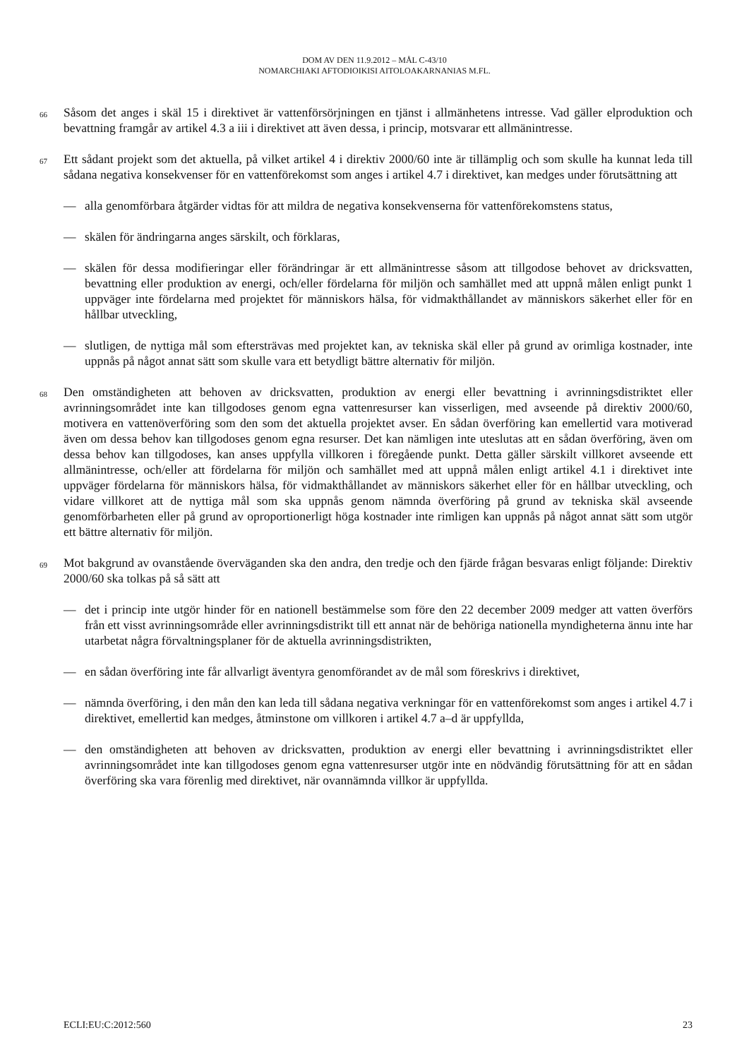DOM AV DEN 11.9.2012 – MÅL C-43/10
NOMARCHIAKI AFTODIOIKISI AITOLOAKARNANIAS M.FL.
66
Såsom det anges i skäl 15 i direktivet är vattenförsörjningen en tjänst i allmänhetens intresse. Vad gäller elproduktion och bevattning framgår av artikel 4.3 a iii i direktivet att även dessa, i princip, motsvarar ett allmänintresse.
67
Ett sådant projekt som det aktuella, på vilket artikel 4 i direktiv 2000/60 inte är tillämplig och som skulle ha kunnat leda till sådana negativa konsekvenser för en vattenförekomst som anges i artikel 4.7 i direktivet, kan medges under förutsättning att
— alla genomförbara åtgärder vidtas för att mildra de negativa konsekvenserna för vattenförekomstens status,
— skälen för ändringarna anges särskilt, och förklaras,
— skälen för dessa modifieringar eller förändringar är ett allmänintresse såsom att tillgodose behovet av dricksvatten, bevattning eller produktion av energi, och/eller fördelarna för miljön och samhället med att uppnå målen enligt punkt 1 uppväger inte fördelarna med projektet för människors hälsa, för vidmakthållandet av människors säkerhet eller för en hållbar utveckling,
— slutligen, de nyttiga mål som eftersträvas med projektet kan, av tekniska skäl eller på grund av orimliga kostnader, inte uppnås på något annat sätt som skulle vara ett betydligt bättre alternativ för miljön.
68
Den omständigheten att behoven av dricksvatten, produktion av energi eller bevattning i avrinningsdistriktet eller avrinningsområdet inte kan tillgodoses genom egna vattenresurser kan visserligen, med avseende på direktiv 2000/60, motivera en vattenöverföring som den som det aktuella projektet avser. En sådan överföring kan emellertid vara motiverad även om dessa behov kan tillgodoses genom egna resurser. Det kan nämligen inte uteslutas att en sådan överföring, även om dessa behov kan tillgodoses, kan anses uppfylla villkoren i föregående punkt. Detta gäller särskilt villkoret avseende ett allmänintresse, och/eller att fördelarna för miljön och samhället med att uppnå målen enligt artikel 4.1 i direktivet inte uppväger fördelarna för människors hälsa, för vidmakthållandet av människors säkerhet eller för en hållbar utveckling, och vidare villkoret att de nyttiga mål som ska uppnås genom nämnda överföring på grund av tekniska skäl avseende genomförbarheten eller på grund av oproportionerligt höga kostnader inte rimligen kan uppnås på något annat sätt som utgör ett bättre alternativ för miljön.
69
Mot bakgrund av ovanstående överväganden ska den andra, den tredje och den fjärde frågan besvaras enligt följande: Direktiv 2000/60 ska tolkas på så sätt att
— det i princip inte utgör hinder för en nationell bestämmelse som före den 22 december 2009 medger att vatten överförs från ett visst avrinningsområde eller avrinningsdistrikt till ett annat när de behöriga nationella myndigheterna ännu inte har utarbetat några förvaltningsplaner för de aktuella avrinningsdistrikten,
— en sådan överföring inte får allvarligt äventyra genomförandet av de mål som föreskrivs i direktivet,
— nämnda överföring, i den mån den kan leda till sådana negativa verkningar för en vattenförekomst som anges i artikel 4.7 i direktivet, emellertid kan medges, åtminstone om villkoren i artikel 4.7 a–d är uppfyllda,
— den omständigheten att behoven av dricksvatten, produktion av energi eller bevattning i avrinningsdistriktet eller avrinningsområdet inte kan tillgodoses genom egna vattenresurser utgör inte en nödvändig förutsättning för att en sådan överföring ska vara förenlig med direktivet, när ovannämnda villkor är uppfyllda.
ECLI:EU:C:2012:560 23